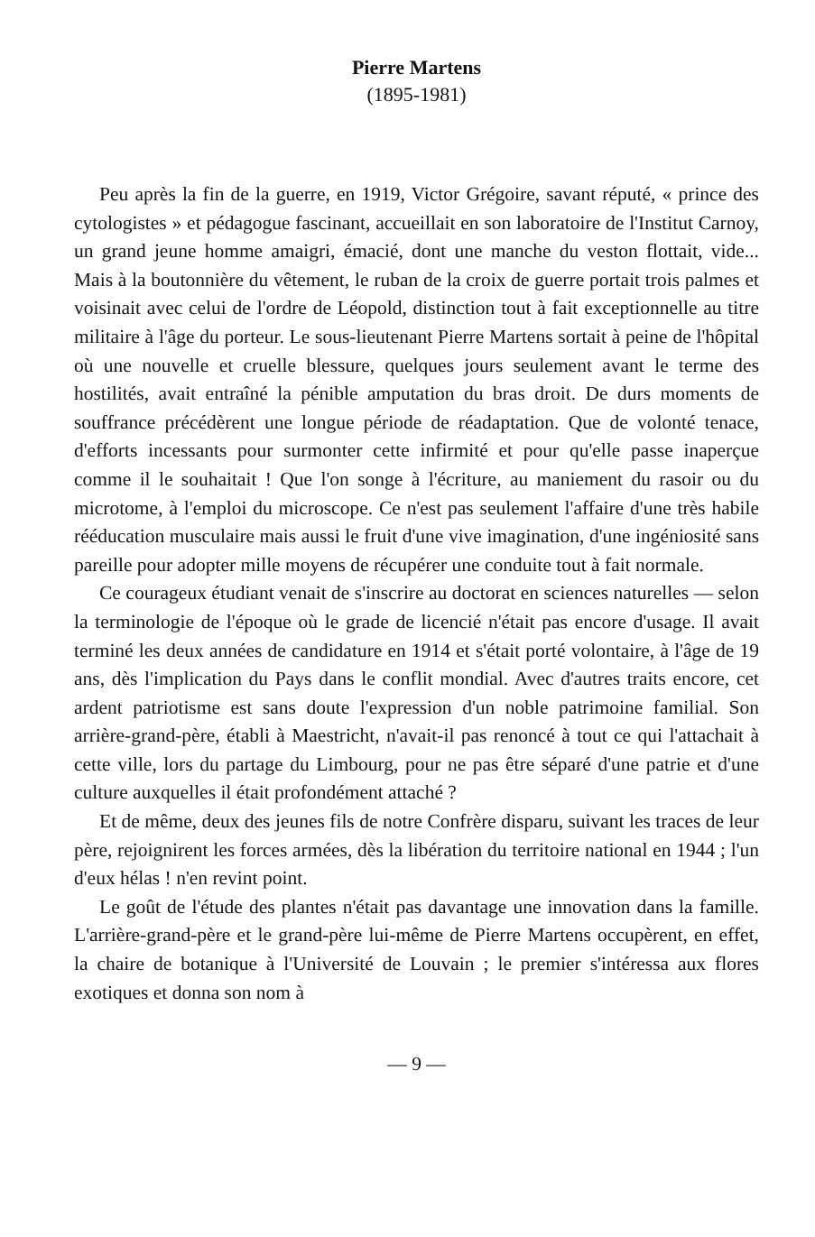Pierre Martens
(1895-1981)
Peu après la fin de la guerre, en 1919, Victor Grégoire, savant réputé, « prince des cytologistes » et pédagogue fascinant, accueillait en son laboratoire de l'Institut Carnoy, un grand jeune homme amaigri, émacié, dont une manche du veston flottait, vide... Mais à la boutonnière du vêtement, le ruban de la croix de guerre portait trois palmes et voisinait avec celui de l'ordre de Léopold, distinction tout à fait exceptionnelle au titre militaire à l'âge du porteur. Le sous-lieutenant Pierre Martens sortait à peine de l'hôpital où une nouvelle et cruelle blessure, quelques jours seulement avant le terme des hostilités, avait entraîné la pénible amputation du bras droit. De durs moments de souffrance précédèrent une longue période de réadaptation. Que de volonté tenace, d'efforts incessants pour surmonter cette infirmité et pour qu'elle passe inaperçue comme il le souhaitait ! Que l'on songe à l'écriture, au maniement du rasoir ou du microtome, à l'emploi du microscope. Ce n'est pas seulement l'affaire d'une très habile rééducation musculaire mais aussi le fruit d'une vive imagination, d'une ingéniosité sans pareille pour adopter mille moyens de récupérer une conduite tout à fait normale.
Ce courageux étudiant venait de s'inscrire au doctorat en sciences naturelles — selon la terminologie de l'époque où le grade de licencié n'était pas encore d'usage. Il avait terminé les deux années de candidature en 1914 et s'était porté volontaire, à l'âge de 19 ans, dès l'implication du Pays dans le conflit mondial. Avec d'autres traits encore, cet ardent patriotisme est sans doute l'expression d'un noble patrimoine familial. Son arrière-grand-père, établi à Maestricht, n'avait-il pas renoncé à tout ce qui l'attachait à cette ville, lors du partage du Limbourg, pour ne pas être séparé d'une patrie et d'une culture auxquelles il était profondément attaché ?
Et de même, deux des jeunes fils de notre Confrère disparu, suivant les traces de leur père, rejoignirent les forces armées, dès la libération du territoire national en 1944 ; l'un d'eux hélas ! n'en revint point.
Le goût de l'étude des plantes n'était pas davantage une innovation dans la famille. L'arrière-grand-père et le grand-père lui-même de Pierre Martens occupèrent, en effet, la chaire de botanique à l'Université de Louvain ; le premier s'intéressa aux flores exotiques et donna son nom à
— 9 —